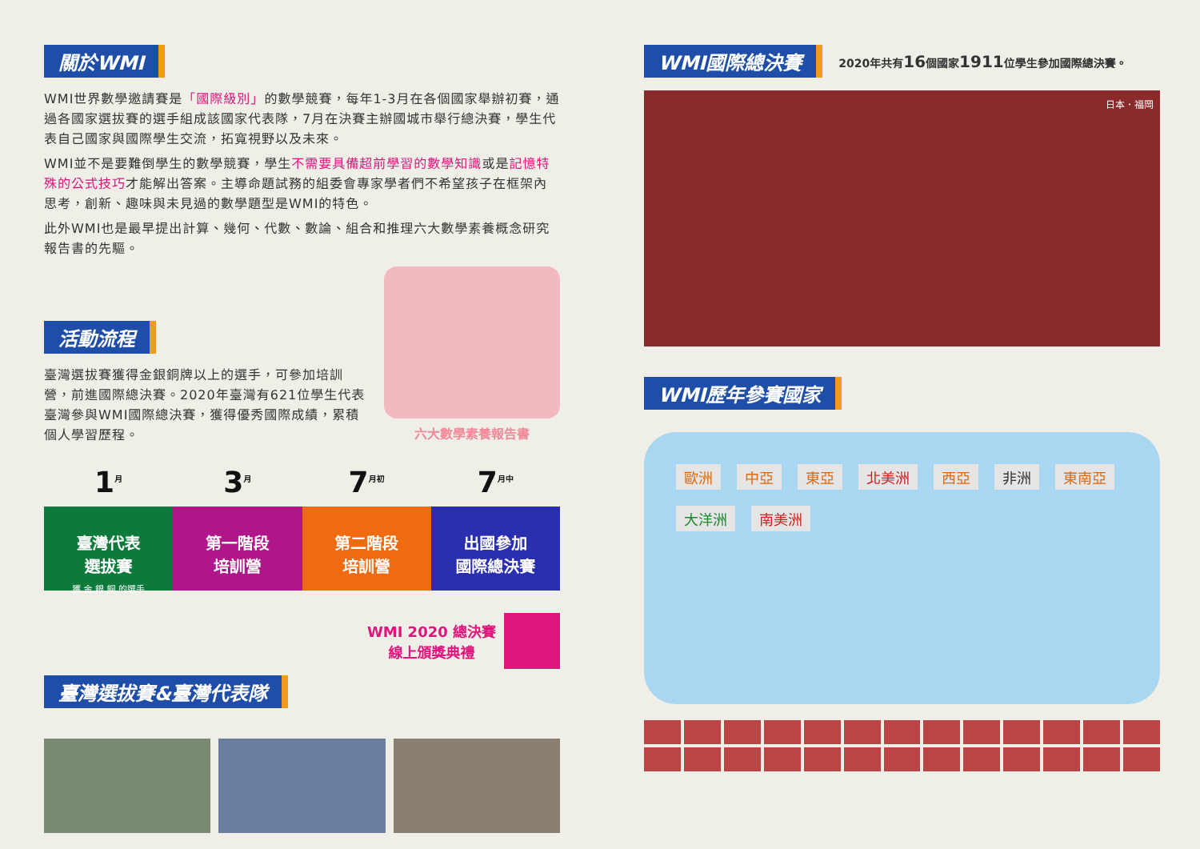關於WMI
WMI世界數學邀請賽是「國際級別」的數學競賽，每年1-3月在各個國家舉辦初賽，通過各國家選拔賽的選手組成該國家代表隊，7月在決賽主辦國城市舉行總決賽，學生代表自己國家與國際學生交流，拓寬視野以及未來。
WMI並不是要難倒學生的數學競賽，學生不需要具備超前學習的數學知識或是記憶特殊的公式技巧才能解出答案。主導命題試務的組委會專家學者們不希望孩子在框架內思考，創新、趣味與未見過的數學題型是WMI的特色。
此外WMI也是最早提出計算、幾何、代數、數論、組合和推理六大數學素養概念研究報告書的先驅。
活動流程
臺灣選拔賽獲得金銀銅牌以上的選手，可參加培訓營，前進國際總決賽。2020年臺灣有621位學生代表臺灣參與WMI國際總決賽，獲得優秀國際成績，累積個人學習歷程。
六大數學素養報告書
1<sup>月</sup>
3<sup>月</sup>
7<sup>月初</sup>
7<sup>月中</sup>
臺灣代表
選拔賽
獲 金 銀 銅 的選手
第一階段
培訓營
第二階段
培訓營
出國參加
國際總決賽
WMI 2020 總決賽
線上頒獎典禮
臺灣選拔賽&臺灣代表隊
WMI國際總決賽
2020年共有16個國家1911位學生參加國際總決賽。
日本．福岡
WMI歷年參賽國家
歐洲 中亞 東亞 北美洲 西亞 非洲 東南亞 大洋洲 南美洲